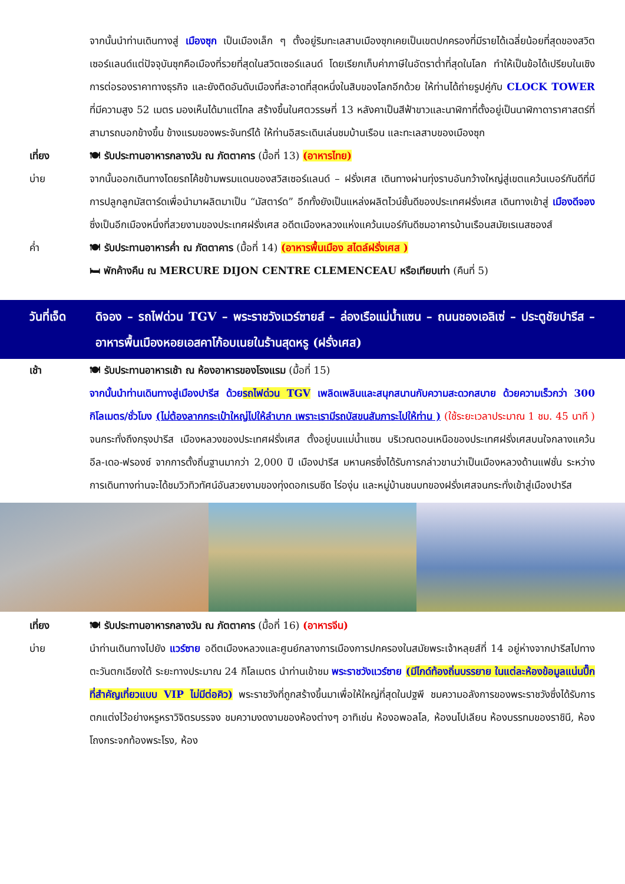จากนั้นนำท่านเดินทางสู่ เมืองซุก เป็นเมืองเล็ก ๆ ตั้งอยู่ริมทะเลสาบเมืองซุกเคยเป็นเขตปกครองที่มีรายได้เฉลี่ยน้อยที่สุดของสวิตเซอร์แลนด์แต่ปัจจุบันซุกคือเมืองที่รวยที่สุดในสวิตเซอร์แลนด์ โดยเรียกเก็บค่าภาษีในอัตราต่ำที่สุดในโลก ทำให้เป็นข้อได้เปรียบในเชิงการต่อรองราคาทางธุรกิจ และยังติดอันดับเมืองที่สะอาดที่สุดหนึ่งในสิบของโลกอีกด้วย ให้ท่านได้ถ่ายรูปคู่กับ CLOCK TOWER ที่มีความสูง 52 เมตร มองเห็นได้มาแต่ไกล สร้างขึ้นในศตวรรษที่ 13 หลังคาเป็นสีฟ้าขาวและนาฬิกาที่ตั้งอยู่เป็นนาฬิกาดาราศาสตร์ที่สามารถบอกข้างขึ้น ข้างแรมของพระจันทร์ได้ ให้ท่านอิสระเดินเล่นชมบ้านเรือน และทะเลสาบของเมืองซุก
เที่ยง 🍽 รับประทานอาหารกลางวัน ณ ภัตตาคาร (มื้อที่ 13) (อาหารไทย)
บ่าย จากนั้นออกเดินทางโดยรถโค้ชข้ามพรมแดนของสวิสเซอร์แลนด์ – ฝรั่งเศส เดินทางผ่านทุ่งราบอันกว้างใหญ่สู่เขตแคว้นเบอร์กันดีที่มีการปลูกลูกมัสตาร์ดเพื่อนำมาผลิตมาเป็น “มัสตาร์ด” อีกทั้งยังเป็นแหล่งผลิตไวน์ชั้นดีของประเทศฝรั่งเศส เดินทางเข้าสู่ เมืองดีจอง ซึ่งเป็นอีกเมืองหนึ่งที่สวยงามของประเทศฝรั่งเศส อดีตเมืองหลวงแห่งแคว้นเบอร์กันดีชมอาคารบ้านเรือนสมัยเรเนสซองส์
ค่ำ 🍽 รับประทานอาหารค่ำ ณ ภัตตาคาร (มื้อที่ 14) (อาหารพื้นเมือง สไตล์ฝรั่งเศส )
🛏 พักค้างคืน ณ MERCURE DIJON CENTRE CLEMENCEAU หรือเทียบเท่า (คืนที่ 5)
วันที่เจ็ด
ดิจอง – รถไฟด่วน TGV – พระราชวังแวร์ซายส์ – ล่องเรือแม่น้ำแซน – ถนนชองเอลิเซ่ – ประตูชัยปารีส – อาหารพื้นเมืองหอยเอสคาโก้อบเนยในร้านสุดหรู (ฝรั่งเศส)
เช้า 🍽 รับประทานอาหารเช้า ณ ห้องอาหารของโรงแรม (มื้อที่ 15)
จากนั้นนำท่านเดินทางสู่เมืองปารีส ด้วยรถไฟด่วน TGV เพลิดเพลินและสนุกสนานกับความสะดวกสบาย ด้วยความเร็วกว่า 300 กิโลเมตร/ชั่วโมง (ไม่ต้องลากกระเป๋าใหญ่ไปให้ลำบาก เพราะเรามีรถบัสขนสัมภาระไปให้ท่าน ) (ใช้ระยะเวลาประมาณ 1 ชม. 45 นาที ) จนกระทั่งถึงกรุงปารีส เมืองหลวงของประเทศฝรั่งเศส ตั้งอยู่บนแม่น้ำแซน บริเวณตอนเหนือของประเทศฝรั่งเศสบนใจกลางแคว้น อีล-เดอ-ฟรองซ์ จากการตั้งถิ่นฐานมากว่า 2,000 ปี เมืองปารีส มหานครซึ่งได้รับการกล่าวขานว่าเป็นเมืองหลวงด้านแฟชั่น ระหว่างการเดินทางท่านจะได้ชมวิวทิวทัศน์อันสวยงามของทุ่งดอกเรบซีด ไร่องุ่น และหมู่บ้านชนบทของฝรั่งเศสจนกระทั่งเข้าสู่เมืองปารีส
เที่ยง 🍽 รับประทานอาหารกลางวัน ณ ภัตตาคาร (มื้อที่ 16) (อาหารจีน)
บ่าย นำท่านเดินทางไปยัง แวร์ซาย อดีตเมืองหลวงและศูนย์กลางการเมืองการปกครองในสมัยพระเจ้าหลุยส์ที่ 14 อยู่ห่างจากปารีสไปทางตะวันตกเฉียงใต้ ระยะทางประมาณ 24 กิโลเมตร นำท่านเข้าชม พระราชวังแวร์ซาย (มีไกด์ท้องถิ่นบรรยาย ในแต่ละห้องข้อมูลแน่นปึ๊ก ที่สำคัญเที่ยวแบบ VIP ไม่มีต่อคิว) พระราชวังที่ถูกสร้างขึ้นมาเพื่อให้ใหญ่ที่สุดในปฐพี ชมความอลังการของพระราชวังซึ่งได้รับการตกแต่งไว้อย่างหรูหราวิจิตรบรรจง ชมความงดงามของห้องต่างๆ อาทิเช่น ห้องอพอลโล, ห้องนโปเลียน ห้องบรรทมของราชินี, ห้องโถงกระจกท้องพระโรง, ห้อง